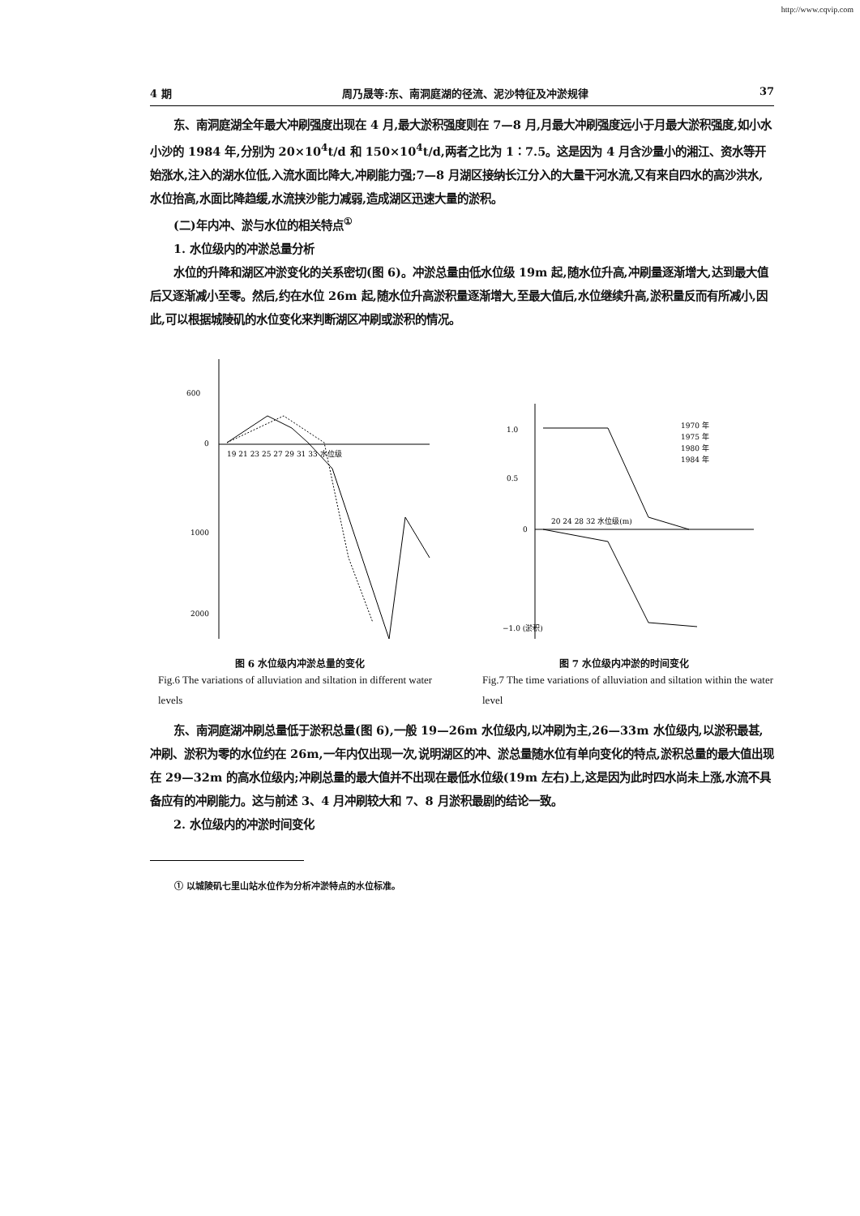http://www.cqvip.com
4 期 周乃晟等:东、南洞庭湖的径流、泥沙特征及冲淤规律 37
东、南洞庭湖全年最大冲刷强度出现在 4 月,最大淤积强度则在 7—8 月,月最大冲刷强度远小于月最大淤积强度,如小水小沙的 1984 年,分别为 20×10<sup>4</sup>t/d 和 150×10<sup>4</sup>t/d,两者之比为 1∶7.5。这是因为 4 月含沙量小的湘江、资水等开始涨水,注入的湖水位低,入流水面比降大,冲刷能力强;7—8 月湖区接纳长江分入的大量干河水流,又有来自四水的高沙洪水,水位抬高,水面比降趋缓,水流挟沙能力减弱,造成湖区迅速大量的淤积。
(二)年内冲、淤与水位的相关特点<sup>①</sup>
1. 水位级内的冲淤总量分析
水位的升降和湖区冲淤变化的关系密切(图 6)。冲淤总量由低水位级 19m 起,随水位升高,冲刷量逐渐增大,达到最大值后又逐渐减小至零。然后,约在水位 26m 起,随水位升高淤积量逐渐增大,至最大值后,水位继续升高,淤积量反而有所减小,因此,可以根据城陵矶的水位变化来判断湖区冲刷或淤积的情况。
600
0
1000
2000
19 21 23 25 27 29 31 33 水位级
图 6 水位级内冲淤总量的变化
Fig.6 The variations of alluviation and siltation in different water levels
1.0
0.5
0
−1.0 (淤积)
20 24 28 32 水位级(m)
1970 年
1975 年
1980 年
1984 年
图 7 水位级内冲淤的时间变化
Fig.7 The time variations of alluviation and siltation within the water level
东、南洞庭湖冲刷总量低于淤积总量(图 6),一般 19—26m 水位级内,以冲刷为主,26—33m 水位级内,以淤积最甚,冲刷、淤积为零的水位约在 26m,一年内仅出现一次,说明湖区的冲、淤总量随水位有单向变化的特点,淤积总量的最大值出现在 29—32m 的高水位级内;冲刷总量的最大值并不出现在最低水位级(19m 左右)上,这是因为此时四水尚未上涨,水流不具备应有的冲刷能力。这与前述 3、4 月冲刷较大和 7、8 月淤积最剧的结论一致。
2. 水位级内的冲淤时间变化
① 以城陵矶七里山站水位作为分析冲淤特点的水位标准。